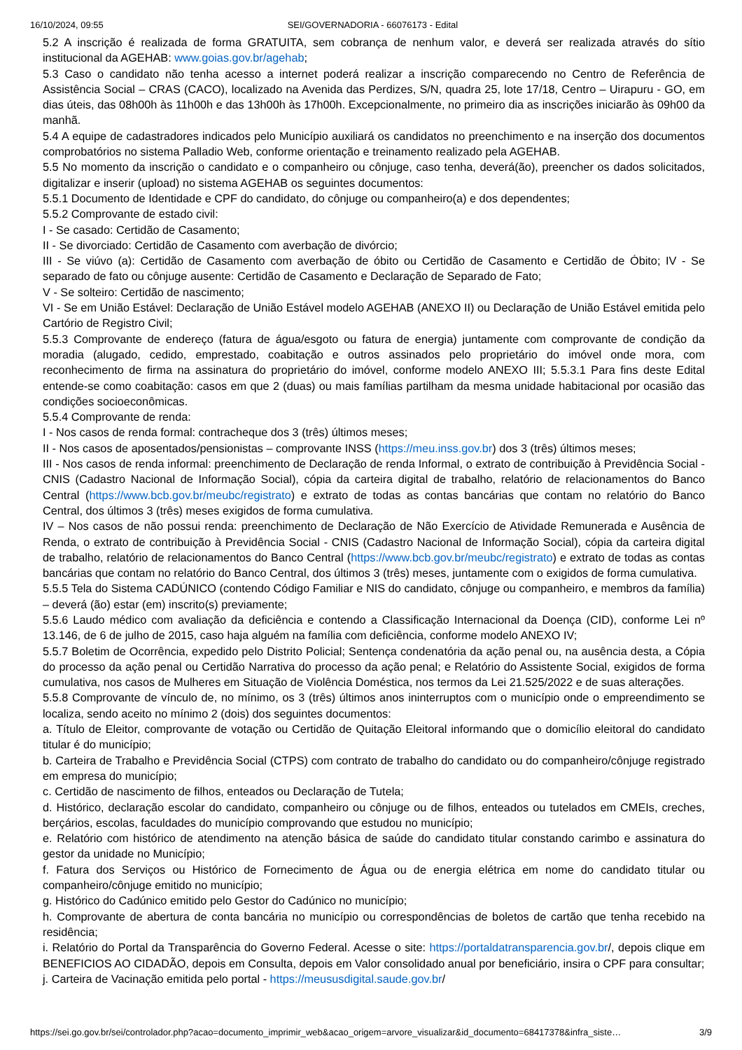16/10/2024, 09:55 SEI/GOVERNADORIA - 66076173 - Edital
5.2 A inscrição é realizada de forma GRATUITA, sem cobrança de nenhum valor, e deverá ser realizada através do sítio institucional da AGEHAB: www.goias.gov.br/agehab;
5.3 Caso o candidato não tenha acesso a internet poderá realizar a inscrição comparecendo no Centro de Referência de Assistência Social – CRAS (CACO), localizado na Avenida das Perdizes, S/N, quadra 25, lote 17/18, Centro – Uirapuru - GO, em dias úteis, das 08h00h às 11h00h e das 13h00h às 17h00h. Excepcionalmente, no primeiro dia as inscrições iniciarão às 09h00 da manhã.
5.4 A equipe de cadastradores indicados pelo Município auxiliará os candidatos no preenchimento e na inserção dos documentos comprobatórios no sistema Palladio Web, conforme orientação e treinamento realizado pela AGEHAB.
5.5 No momento da inscrição o candidato e o companheiro ou cônjuge, caso tenha, deverá(ão), preencher os dados solicitados, digitalizar e inserir (upload) no sistema AGEHAB os seguintes documentos:
5.5.1 Documento de Identidade e CPF do candidato, do cônjuge ou companheiro(a) e dos dependentes;
5.5.2 Comprovante de estado civil:
I - Se casado: Certidão de Casamento;
II - Se divorciado: Certidão de Casamento com averbação de divórcio;
III - Se viúvo (a): Certidão de Casamento com averbação de óbito ou Certidão de Casamento e Certidão de Óbito; IV - Se separado de fato ou cônjuge ausente: Certidão de Casamento e Declaração de Separado de Fato;
V - Se solteiro: Certidão de nascimento;
VI - Se em União Estável: Declaração de União Estável modelo AGEHAB (ANEXO II) ou Declaração de União Estável emitida pelo Cartório de Registro Civil;
5.5.3 Comprovante de endereço (fatura de água/esgoto ou fatura de energia) juntamente com comprovante de condição da moradia (alugado, cedido, emprestado, coabitação e outros assinados pelo proprietário do imóvel onde mora, com reconhecimento de firma na assinatura do proprietário do imóvel, conforme modelo ANEXO III; 5.5.3.1 Para fins deste Edital entende-se como coabitação: casos em que 2 (duas) ou mais famílias partilham da mesma unidade habitacional por ocasião das condições socioeconômicas.
5.5.4 Comprovante de renda:
I - Nos casos de renda formal: contracheque dos 3 (três) últimos meses;
II - Nos casos de aposentados/pensionistas – comprovante INSS (https://meu.inss.gov.br) dos 3 (três) últimos meses;
III - Nos casos de renda informal: preenchimento de Declaração de renda Informal, o extrato de contribuição à Previdência Social - CNIS (Cadastro Nacional de Informação Social), cópia da carteira digital de trabalho, relatório de relacionamentos do Banco Central (https://www.bcb.gov.br/meubc/registrato) e extrato de todas as contas bancárias que contam no relatório do Banco Central, dos últimos 3 (três) meses exigidos de forma cumulativa.
IV – Nos casos de não possui renda: preenchimento de Declaração de Não Exercício de Atividade Remunerada e Ausência de Renda, o extrato de contribuição à Previdência Social - CNIS (Cadastro Nacional de Informação Social), cópia da carteira digital de trabalho, relatório de relacionamentos do Banco Central (https://www.bcb.gov.br/meubc/registrato) e extrato de todas as contas bancárias que contam no relatório do Banco Central, dos últimos 3 (três) meses, juntamente com o exigidos de forma cumulativa.
5.5.5 Tela do Sistema CADÚNICO (contendo Código Familiar e NIS do candidato, cônjuge ou companheiro, e membros da família) – deverá (ão) estar (em) inscrito(s) previamente;
5.5.6 Laudo médico com avaliação da deficiência e contendo a Classificação Internacional da Doença (CID), conforme Lei nº 13.146, de 6 de julho de 2015, caso haja alguém na família com deficiência, conforme modelo ANEXO IV;
5.5.7 Boletim de Ocorrência, expedido pelo Distrito Policial; Sentença condenatória da ação penal ou, na ausência desta, a Cópia do processo da ação penal ou Certidão Narrativa do processo da ação penal; e Relatório do Assistente Social, exigidos de forma cumulativa, nos casos de Mulheres em Situação de Violência Doméstica, nos termos da Lei 21.525/2022 e de suas alterações.
5.5.8 Comprovante de vínculo de, no mínimo, os 3 (três) últimos anos ininterruptos com o município onde o empreendimento se localiza, sendo aceito no mínimo 2 (dois) dos seguintes documentos:
a. Título de Eleitor, comprovante de votação ou Certidão de Quitação Eleitoral informando que o domicílio eleitoral do candidato titular é do município;
b. Carteira de Trabalho e Previdência Social (CTPS) com contrato de trabalho do candidato ou do companheiro/cônjuge registrado em empresa do município;
c. Certidão de nascimento de filhos, enteados ou Declaração de Tutela;
d. Histórico, declaração escolar do candidato, companheiro ou cônjuge ou de filhos, enteados ou tutelados em CMEIs, creches, berçários, escolas, faculdades do município comprovando que estudou no município;
e. Relatório com histórico de atendimento na atenção básica de saúde do candidato titular constando carimbo e assinatura do gestor da unidade no Município;
f. Fatura dos Serviços ou Histórico de Fornecimento de Água ou de energia elétrica em nome do candidato titular ou companheiro/cônjuge emitido no município;
g. Histórico do Cadúnico emitido pelo Gestor do Cadúnico no município;
h. Comprovante de abertura de conta bancária no município ou correspondências de boletos de cartão que tenha recebido na residência;
i. Relatório do Portal da Transparência do Governo Federal. Acesse o site: https://portaldatransparencia.gov.br/, depois clique em BENEFICIOS AO CIDADÃO, depois em Consulta, depois em Valor consolidado anual por beneficiário, insira o CPF para consultar;
j. Carteira de Vacinação emitida pelo portal - https://meususdigital.saude.gov.br/
https://sei.go.gov.br/sei/controlador.php?acao=documento_imprimir_web&acao_origem=arvore_visualizar&id_documento=68417378&infra_siste… 3/9